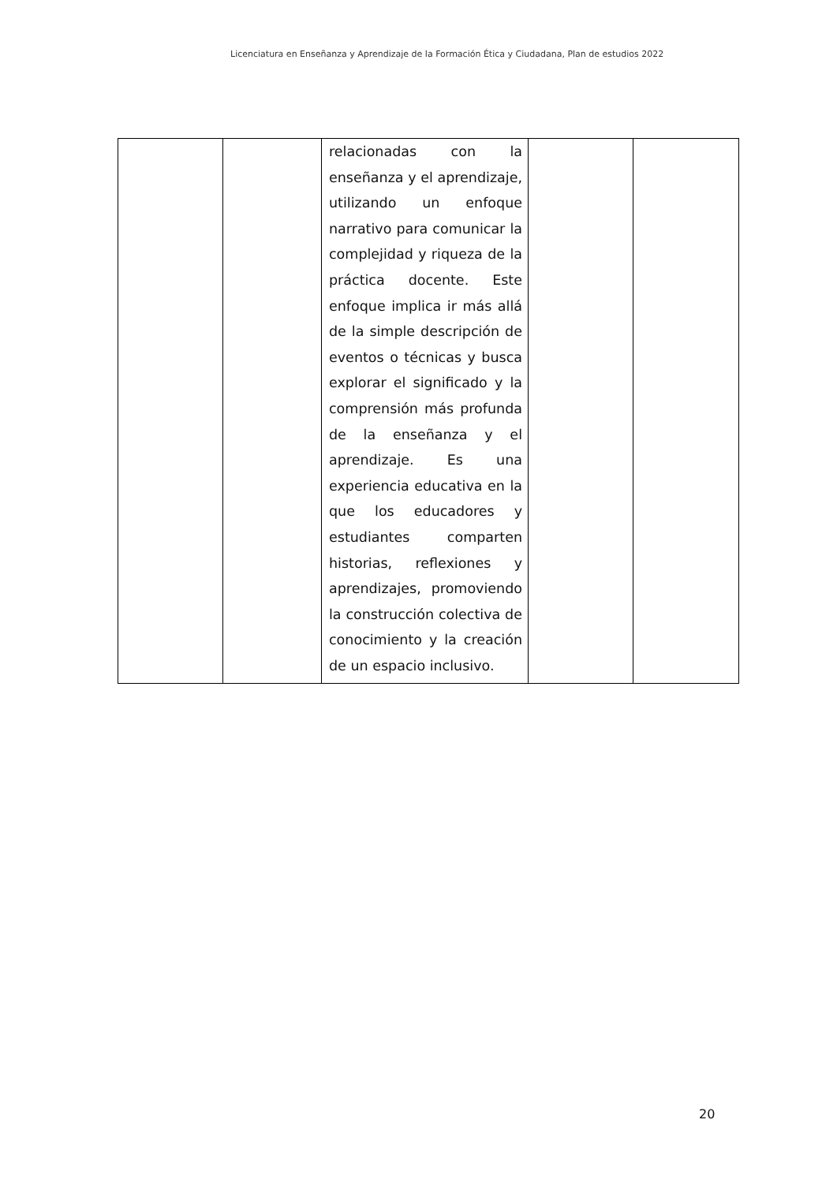Licenciatura en Enseñanza y Aprendizaje de la Formación Ética y Ciudadana, Plan de estudios 2022
| | | relacionadas con la enseñanza y el aprendizaje, utilizando un enfoque narrativo para comunicar la complejidad y riqueza de la práctica docente. Este enfoque implica ir más allá de la simple descripción de eventos o técnicas y busca explorar el significado y la comprensión más profunda de la enseñanza y el aprendizaje. Es una experiencia educativa en la que los educadores y estudiantes comparten historias, reflexiones y aprendizajes, promoviendo la construcción colectiva de conocimiento y la creación de un espacio inclusivo. | | |
20